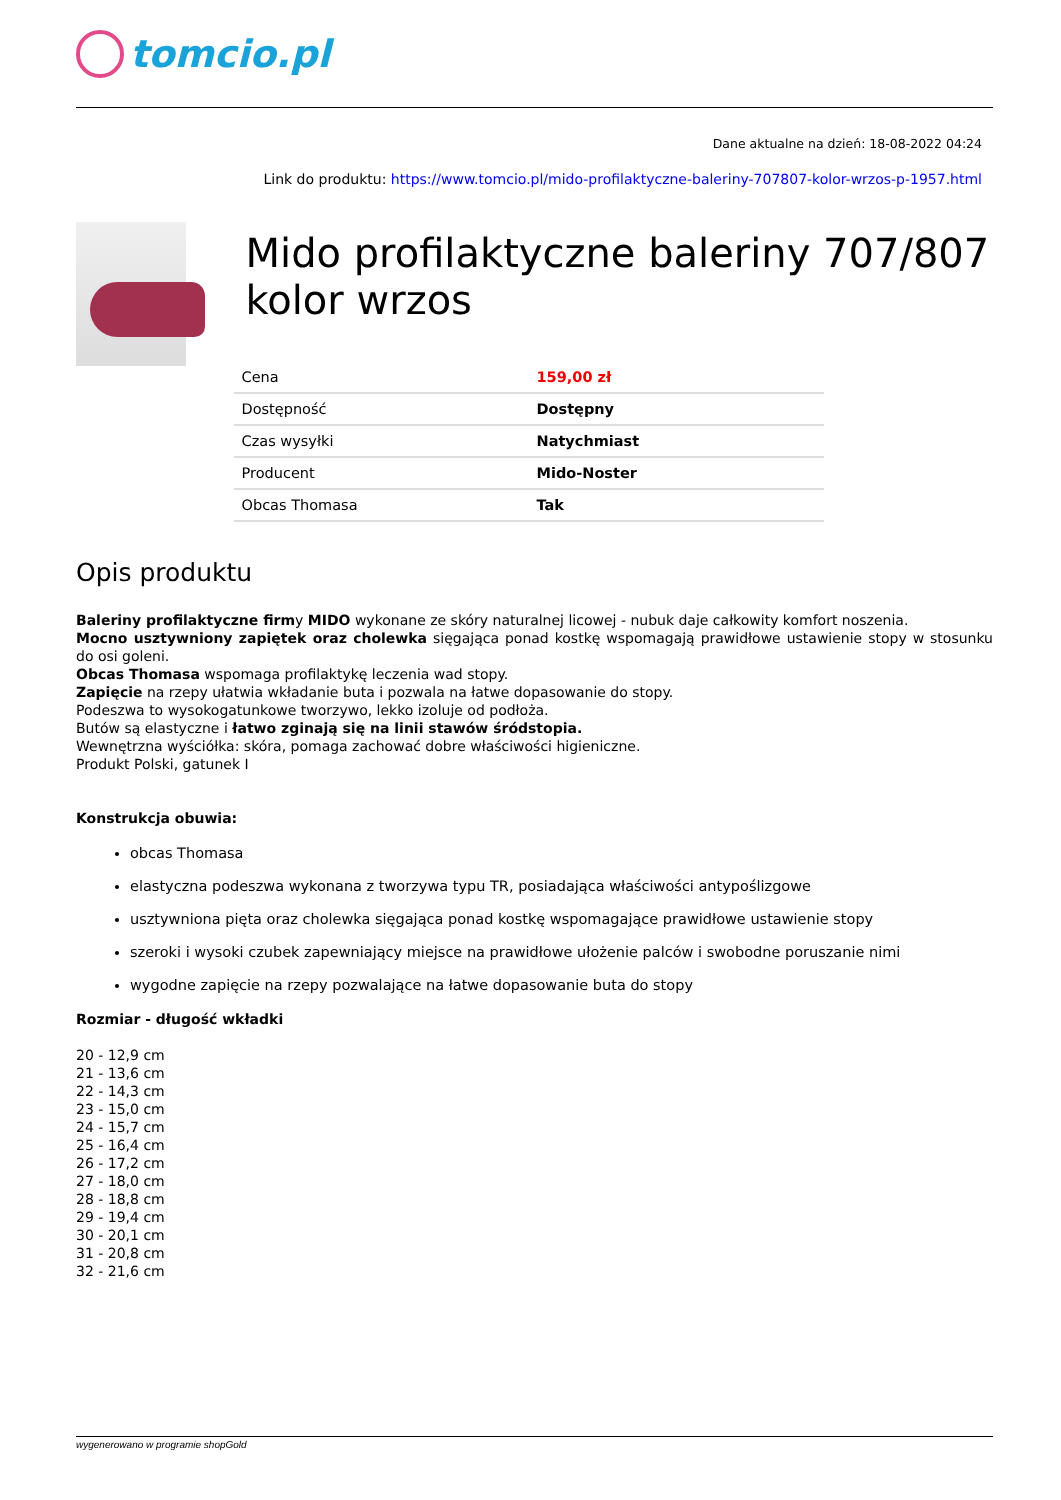tomcio.pl
Dane aktualne na dzień: 18-08-2022 04:24
Link do produktu: https://www.tomcio.pl/mido-profilaktyczne-baleriny-707807-kolor-wrzos-p-1957.html
Mido profilaktyczne baleriny 707/807 kolor wrzos
| Cena | 159,00 zł |
| Dostępność | Dostępny |
| Czas wysyłki | Natychmiast |
| Producent | Mido-Noster |
| Obcas Thomasa | Tak |
Opis produktu
Baleriny profilaktyczne firmy MIDO wykonane ze skóry naturalnej licowej - nubuk daje całkowity komfort noszenia.
Mocno usztywniony zapiętek oraz cholewka sięgająca ponad kostkę wspomagają prawidłowe ustawienie stopy w stosunku do osi goleni.
Obcas Thomasa wspomaga profilaktykę leczenia wad stopy.
Zapięcie na rzepy ułatwia wkładanie buta i pozwala na łatwe dopasowanie do stopy.
Podeszwa to wysokogatunkowe tworzywo, lekko izoluje od podłoża.
Butów są elastyczne i łatwo zginają się na linii stawów śródstopia.
Wewnętrzna wyściółka: skóra, pomaga zachować dobre właściwości higieniczne.
Produkt Polski, gatunek I
Konstrukcja obuwia:
obcas Thomasa
elastyczna podeszwa wykonana z tworzywa typu TR, posiadająca właściwości antypoślizgowe
usztywniona pięta oraz cholewka sięgająca ponad kostkę wspomagające prawidłowe ustawienie stopy
szeroki i wysoki czubek zapewniający miejsce na prawidłowe ułożenie palców i swobodne poruszanie nimi
wygodne zapięcie na rzepy pozwalające na łatwe dopasowanie buta do stopy
Rozmiar - długość wkładki
20 - 12,9 cm
21 - 13,6 cm
22 - 14,3 cm
23 - 15,0 cm
24 - 15,7 cm
25 - 16,4 cm
26 - 17,2 cm
27 - 18,0 cm
28 - 18,8 cm
29 - 19,4 cm
30 - 20,1 cm
31 - 20,8 cm
32 - 21,6 cm
wygenerowano w programie shopGold